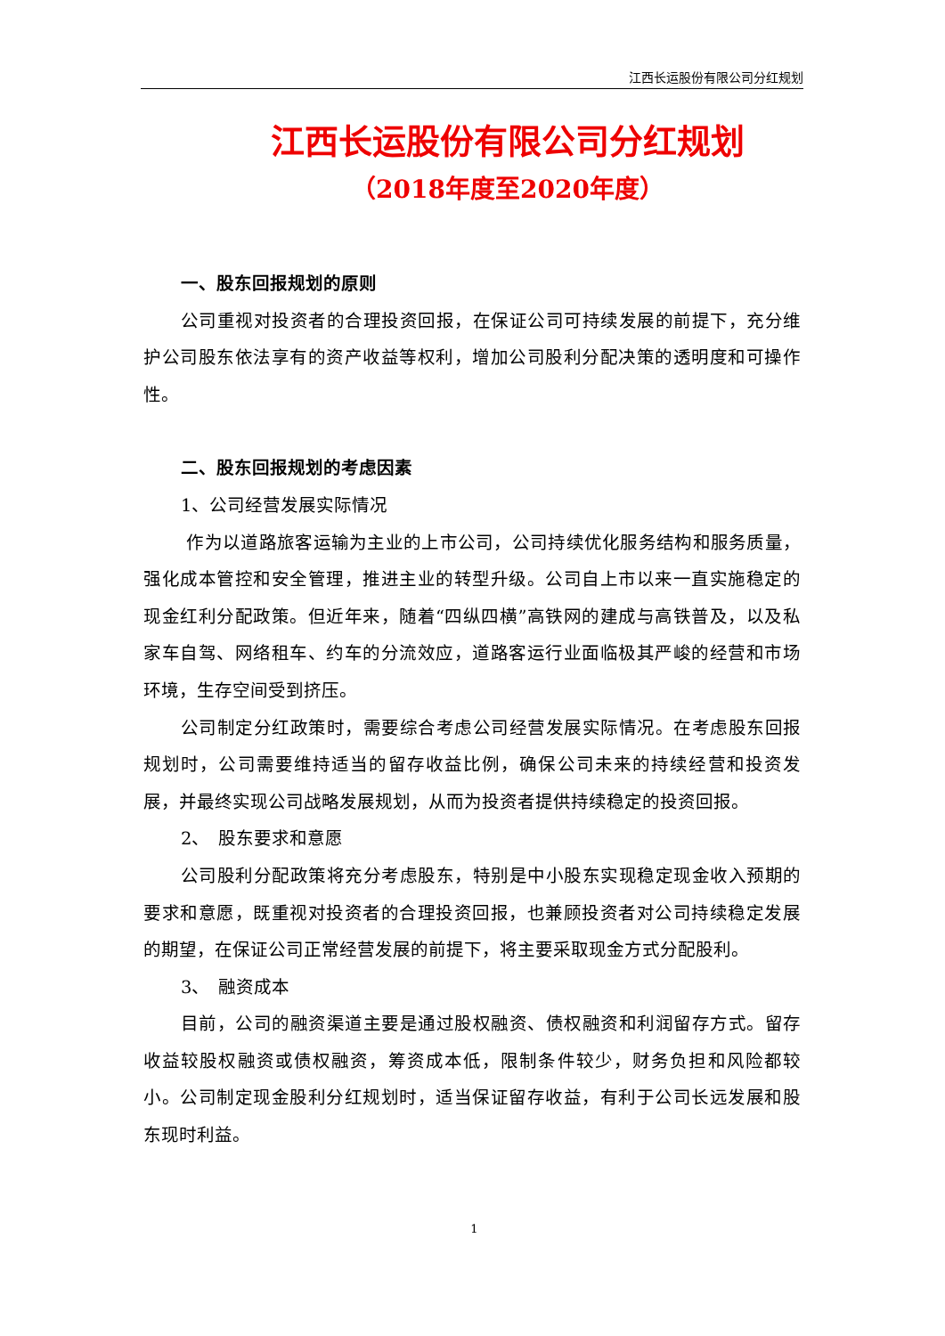江西长运股份有限公司分红规划
江西长运股份有限公司分红规划
（2018年度至2020年度）
一、股东回报规划的原则
公司重视对投资者的合理投资回报，在保证公司可持续发展的前提下，充分维护公司股东依法享有的资产收益等权利，增加公司股利分配决策的透明度和可操作性。
二、股东回报规划的考虑因素
1、公司经营发展实际情况
作为以道路旅客运输为主业的上市公司，公司持续优化服务结构和服务质量，强化成本管控和安全管理，推进主业的转型升级。公司自上市以来一直实施稳定的现金红利分配政策。但近年来，随着“四纵四横”高铁网的建成与高铁普及，以及私家车自驾、网络租车、约车的分流效应，道路客运行业面临极其严峻的经营和市场环境，生存空间受到挤压。
公司制定分红政策时，需要综合考虑公司经营发展实际情况。在考虑股东回报规划时，公司需要维持适当的留存收益比例，确保公司未来的持续经营和投资发展，并最终实现公司战略发展规划，从而为投资者提供持续稳定的投资回报。
2、　股东要求和意愿
公司股利分配政策将充分考虑股东，特别是中小股东实现稳定现金收入预期的要求和意愿，既重视对投资者的合理投资回报，也兼顾投资者对公司持续稳定发展的期望，在保证公司正常经营发展的前提下，将主要采取现金方式分配股利。
3、　融资成本
目前，公司的融资渠道主要是通过股权融资、债权融资和利润留存方式。留存收益较股权融资或债权融资，筹资成本低，限制条件较少，财务负担和风险都较小。公司制定现金股利分红规划时，适当保证留存收益，有利于公司长远发展和股东现时利益。
1